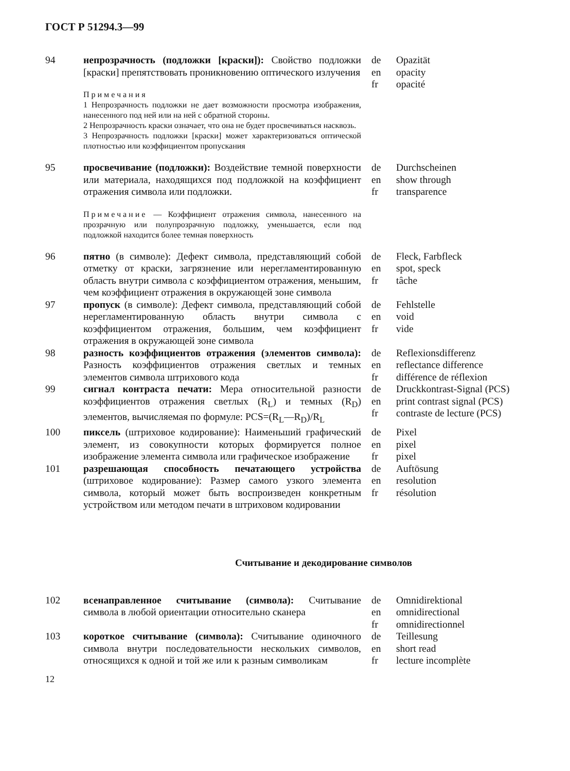ГОСТ Р 51294.3—99
94 непрозрачность (подложки [краски]): Свойство подложки [краски] препятствовать проникновению оптического излучения
Примечания
1 Непрозрачность подложки не дает возможности просмотра изображения, нанесенного под ней или на ней с обратной стороны.
2 Непрозрачность краски означает, что она не будет просвечиваться насквозь.
3 Непрозрачность подложки [краски] может характеризоваться оптической плотностью или коэффициентом пропускания
de
en
fr
Opazität
opacity
opacité
95 просвечивание (подложки): Воздействие темной поверхности или материала, находящихся под подложкой на коэффициент отражения символа или подложки.
Примечание — Коэффициент отражения символа, нанесенного на прозрачную или полупрозрачную подложку, уменьшается, если под подложкой находится более темная поверхность
de
en
fr
Durchscheinen
show through
transparence
96 пятно (в символе): Дефект символа, представляющий собой отметку от краски, загрязнение или нерегламентированную область внутри символа с коэффициентом отражения, меньшим, чем коэффициент отражения в окружающей зоне символа
de
en
fr
Fleck, Farbfleck
spot, speck
tâche
97 пропуск (в символе): Дефект символа, представляющий собой нерегламентированную область внутри символа с коэффициентом отражения, большим, чем коэффициент отражения в окружающей зоне символа
de
en
fr
Fehlstelle
void
vide
98 разность коэффициентов отражения (элементов символа): Разность коэффициентов отражения светлых и темных элементов символа штрихового кода
de
en
fr
Reflexionsdifferenz
reflectance difference
différence de réflexion
99 сигнал контраста печати: Мера относительной разности коэффициентов отражения светлых (R<sub>L</sub>) и темных (R<sub>D</sub>) элементов, вычисляемая по формуле: PCS=(R<sub>L</sub>—R<sub>D</sub>)/R<sub>L</sub>
de
en
fr
Druckkontrast-Signal (PCS)
print contrast signal (PCS)
contraste de lecture (PCS)
100 пиксель (штриховое кодирование): Наименьший графический элемент, из совокупности которых формируется полное изображение элемента символа или графическое изображение
de
en
fr
Pixel
pixel
pixel
101 разрешающая способность печатающего устройства (штриховое кодирование): Размер самого узкого элемента символа, который может быть воспроизведен конкретным устройством или методом печати в штриховом кодировании
de
en
fr
Auftösung
resolution
résolution
Считывание и декодирование символов
102 всенаправленное считывание (символа): Считывание символа в любой ориентации относительно сканера
de
en
fr
Omnidirektional
omnidirectional
omnidirectionnel
103 короткое считывание (символа): Считывание одиночного символа внутри последовательности нескольких символов, относящихся к одной и той же или к разным символикам
de
en
fr
Teillesung
short read
lecture incomplète
12